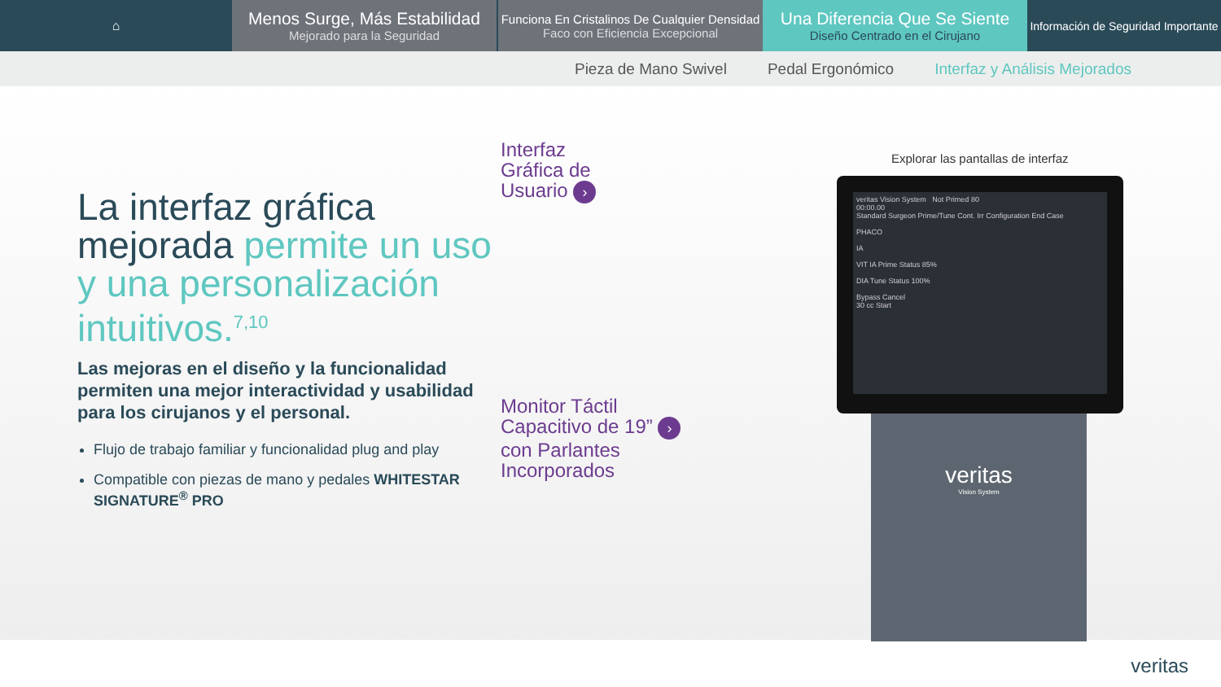⌂
Menos Surge, Más Estabilidad
Mejorado para la Seguridad
Funciona En Cristalinos De Cualquier Densidad
Faco con Eficiencia Excepcional
Una Diferencia Que Se Siente
Diseño Centrado en el Cirujano
Información de Seguridad Importante
Pieza de Mano Swivel Pedal Ergonómico Interfaz y Análisis Mejorados
La interfaz gráfica mejorada permite un uso y una personalización intuitivos.<sup>7,10</sup>
Las mejoras en el diseño y la funcionalidad permiten una mejor interactividad y usabilidad para los cirujanos y el personal.
Flujo de trabajo familiar y funcionalidad plug and play
Compatible con piezas de mano y pedales WHITESTAR SIGNATURE<sup>®</sup> PRO
Interfaz
Gráfica de
Usuario ›
Monitor Táctil
Capacitivo de 19” ›
con Parlantes
Incorporados
Explorar las pantallas de interfaz
veritas Vision System Not Primed 80
00:00.00
Standard Surgeon Prime/Tune Cont. Irr Configuration End Case
PHACO
IA
VIT IA Prime Status 85%
DIA Tune Status 100%
Bypass Cancel
30 cc Start
veritas
Vision System
veritas